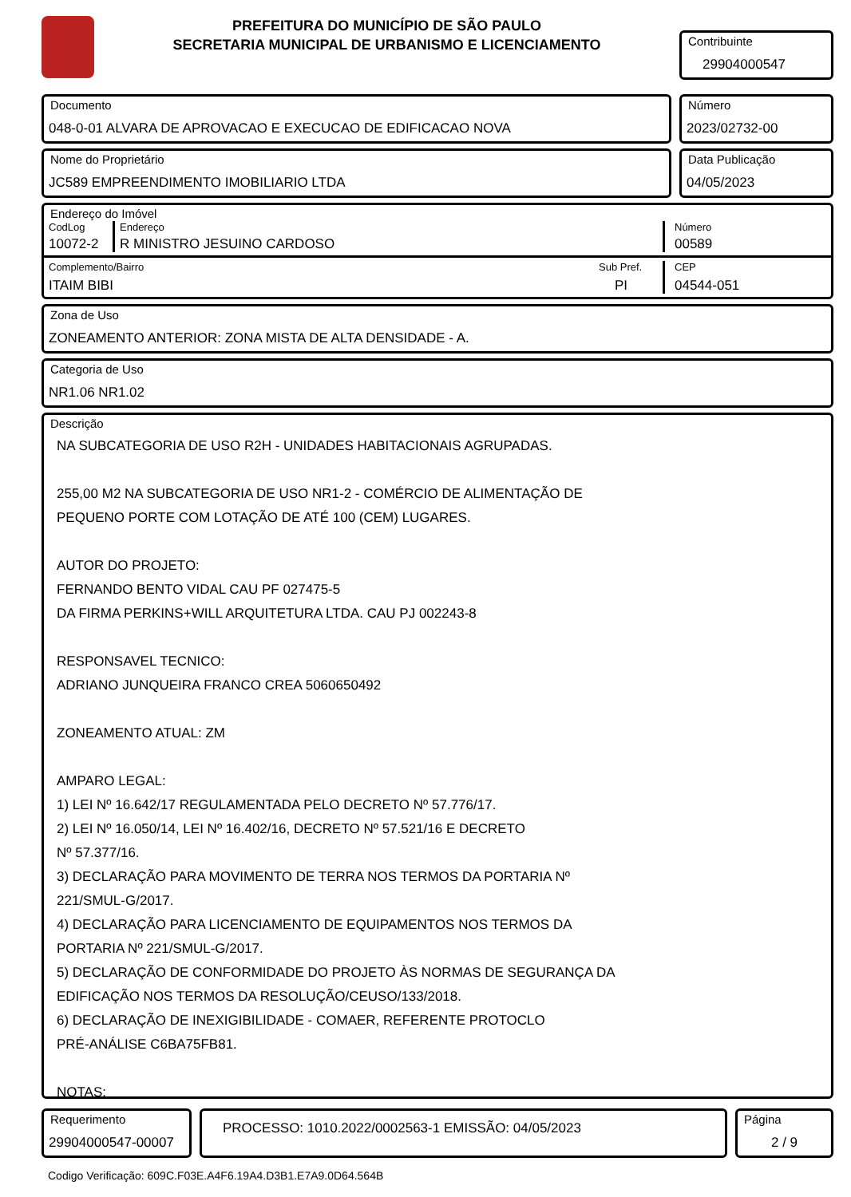PREFEITURA DO MUNICÍPIO DE SÃO PAULO
SECRETARIA MUNICIPAL DE URBANISMO E LICENCIAMENTO
Contribuinte
29904000547
Documento
048-0-01 ALVARA DE APROVACAO E EXECUCAO DE EDIFICACAO NOVA
Número
2023/02732-00
Nome do Proprietário
JC589 EMPREENDIMENTO IMOBILIARIO LTDA
Data Publicação
04/05/2023
Endereço do Imóvel
CodLog
10072-2
Endereço
R MINISTRO JESUINO CARDOSO
Número
00589
Complemento/Bairro
ITAIM BIBI
Sub Pref.
PI
CEP
04544-051
Zona de Uso
ZONEAMENTO ANTERIOR: ZONA MISTA DE ALTA DENSIDADE - A.
Categoria de Uso
NR1.06 NR1.02
Descrição
NA SUBCATEGORIA DE USO R2H - UNIDADES HABITACIONAIS AGRUPADAS.
255,00 M2 NA SUBCATEGORIA DE USO NR1-2 - COMÉRCIO DE ALIMENTAÇÃO DE
PEQUENO PORTE COM LOTAÇÃO DE ATÉ 100 (CEM) LUGARES.
AUTOR DO PROJETO:
FERNANDO BENTO VIDAL CAU PF 027475-5
DA FIRMA PERKINS+WILL ARQUITETURA LTDA. CAU PJ 002243-8
RESPONSAVEL TECNICO:
ADRIANO JUNQUEIRA FRANCO CREA 5060650492
ZONEAMENTO ATUAL: ZM
AMPARO LEGAL:
1) LEI Nº 16.642/17 REGULAMENTADA PELO DECRETO Nº 57.776/17.
2) LEI Nº 16.050/14, LEI Nº 16.402/16, DECRETO Nº 57.521/16 E DECRETO
Nº 57.377/16.
3) DECLARAÇÃO PARA MOVIMENTO DE TERRA NOS TERMOS DA PORTARIA Nº
221/SMUL-G/2017.
4) DECLARAÇÃO PARA LICENCIAMENTO DE EQUIPAMENTOS NOS TERMOS DA
PORTARIA Nº 221/SMUL-G/2017.
5) DECLARAÇÃO DE CONFORMIDADE DO PROJETO ÀS NORMAS DE SEGURANÇA DA
EDIFICAÇÃO NOS TERMOS DA RESOLUÇÃO/CEUSO/133/2018.
6) DECLARAÇÃO DE INEXIGIBILIDADE - COMAER, REFERENTE PROTOCLO
PRÉ-ANÁLISE C6BA75FB81.
NOTAS:
Requerimento
29904000547-00007
PROCESSO: 1010.2022/0002563-1 EMISSÃO: 04/05/2023
Página
2 / 9
Codigo Verificação: 609C.F03E.A4F6.19A4.D3B1.E7A9.0D64.564B